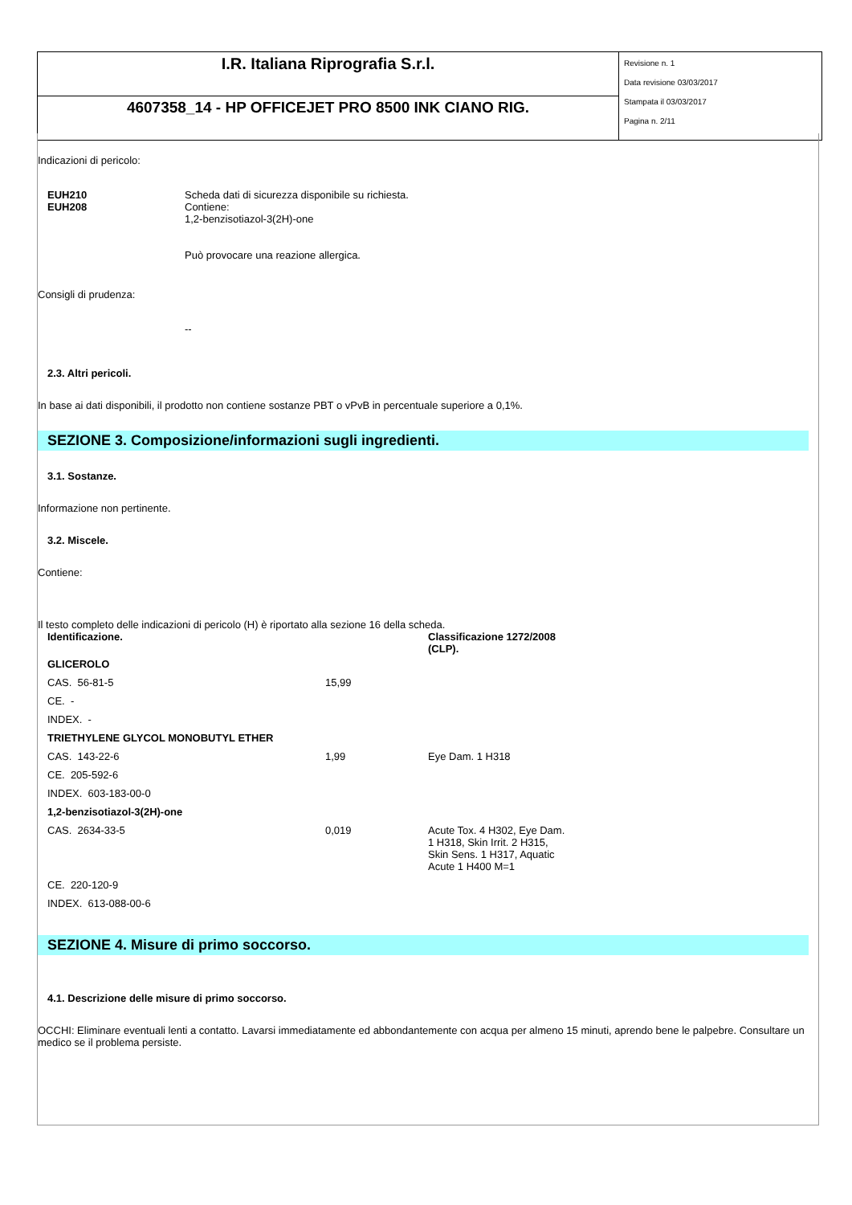| I.R. Italiana Riprografia S.r.l. | Revisione n. 1 Data revisione 03/03/2017 Stampata il 03/03/2017 Pagina n. 2/11 |
| 4607358_14 - HP OFFICEJET PRO 8500 INK CIANO RIG. | |
Indicazioni di pericolo:
| EUH210 EUH208 | Scheda dati di sicurezza disponibile su richiesta. Contiene: 1,2-benzisotiazol-3(2H)-one Può provocare una reazione allergica. |
Consigli di prudenza:
--
2.3. Altri pericoli.
In base ai dati disponibili, il prodotto non contiene sostanze PBT o vPvB in percentuale superiore a 0,1%.
SEZIONE 3. Composizione/informazioni sugli ingredienti.
3.1. Sostanze.
Informazione non pertinente.
3.2. Miscele.
Contiene:
Il testo completo delle indicazioni di pericolo (H) è riportato alla sezione 16 della scheda.
| Identificazione. | | Classificazione 1272/2008 (CLP). |
| GLICEROLO | | |
| CAS. 56-81-5 | 15,99 | |
| CE. - | | |
| INDEX. - | | |
| TRIETHYLENE GLYCOL MONOBUTYL ETHER | | |
| CAS. 143-22-6 | 1,99 | Eye Dam. 1 H318 |
| CE. 205-592-6 | | |
| INDEX. 603-183-00-0 | | |
| 1,2-benzisotiazol-3(2H)-one | | |
| CAS. 2634-33-5 | 0,019 | Acute Tox. 4 H302, Eye Dam. 1 H318, Skin Irrit. 2 H315, Skin Sens. 1 H317, Aquatic Acute 1 H400 M=1 |
| CE. 220-120-9 | | |
| INDEX. 613-088-00-6 | | |
SEZIONE 4. Misure di primo soccorso.
4.1. Descrizione delle misure di primo soccorso.
OCCHI: Eliminare eventuali lenti a contatto. Lavarsi immediatamente ed abbondantemente con acqua per almeno 15 minuti, aprendo bene le palpebre. Consultare un medico se il problema persiste.